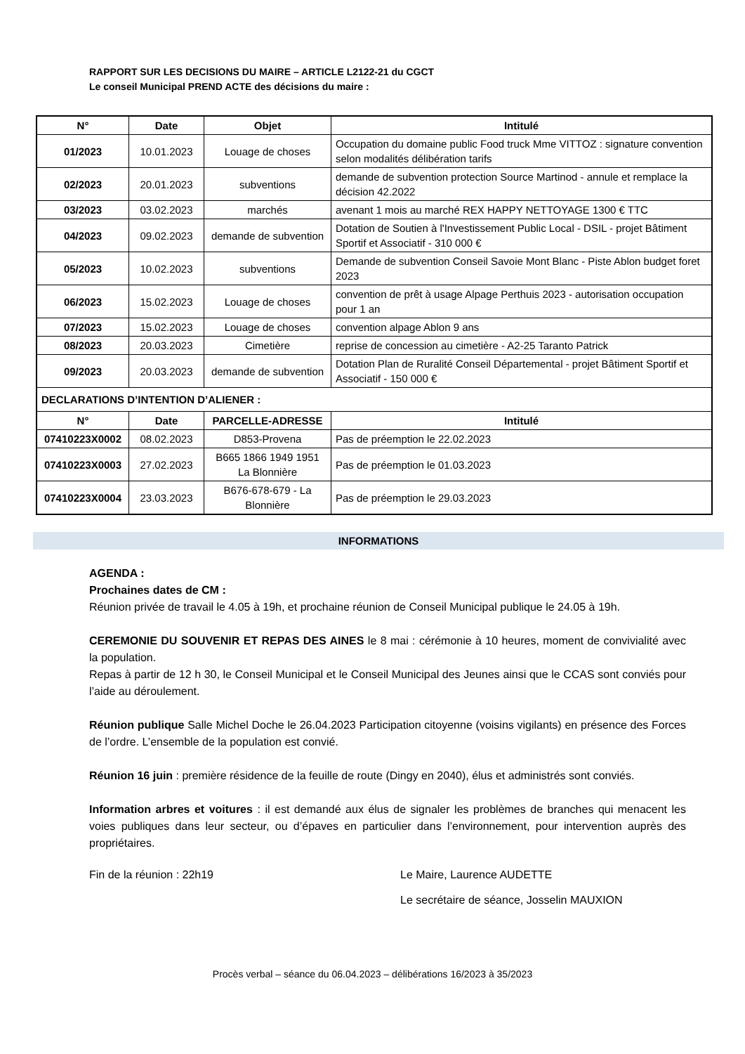RAPPORT SUR LES DECISIONS DU MAIRE – ARTICLE L2122-21 du CGCT
Le conseil Municipal PREND ACTE des décisions du maire :
| N° | Date | Objet | Intitulé |
| --- | --- | --- | --- |
| 01/2023 | 10.01.2023 | Louage de choses | Occupation du domaine public Food truck Mme VITTOZ : signature convention selon modalités délibération tarifs |
| 02/2023 | 20.01.2023 | subventions | demande de subvention protection Source Martinod - annule et remplace la décision 42.2022 |
| 03/2023 | 03.02.2023 | marchés | avenant 1 mois au marché REX HAPPY NETTOYAGE 1300 € TTC |
| 04/2023 | 09.02.2023 | demande de subvention | Dotation de Soutien à l'Investissement Public Local - DSIL - projet Bâtiment Sportif et Associatif - 310 000 € |
| 05/2023 | 10.02.2023 | subventions | Demande de subvention Conseil Savoie Mont Blanc - Piste Ablon budget foret 2023 |
| 06/2023 | 15.02.2023 | Louage de choses | convention de prêt à usage Alpage Perthuis 2023 - autorisation occupation pour 1 an |
| 07/2023 | 15.02.2023 | Louage de choses | convention alpage Ablon 9 ans |
| 08/2023 | 20.03.2023 | Cimetière | reprise de concession au cimetière - A2-25 Taranto Patrick |
| 09/2023 | 20.03.2023 | demande de subvention | Dotation Plan de Ruralité Conseil Départemental - projet Bâtiment Sportif et Associatif - 150 000 € |
| DECLARATIONS D’INTENTION D’ALIENER : | | | |
| N° | Date | PARCELLE-ADRESSE | Intitulé |
| 07410223X0002 | 08.02.2023 | D853-Provena | Pas de préemption le 22.02.2023 |
| 07410223X0003 | 27.02.2023 | B665 1866 1949 1951 La Blonnière | Pas de préemption le 01.03.2023 |
| 07410223X0004 | 23.03.2023 | B676-678-679 - La Blonnière | Pas de préemption le 29.03.2023 |
INFORMATIONS
AGENDA :
Prochaines dates de CM :
Réunion privée de travail le 4.05 à 19h, et prochaine réunion de Conseil Municipal publique le 24.05 à 19h.
CEREMONIE DU SOUVENIR ET REPAS DES AINES le 8 mai : cérémonie à 10 heures, moment de convivialité avec la population.
Repas à partir de 12 h 30, le Conseil Municipal et le Conseil Municipal des Jeunes ainsi que le CCAS sont conviés pour l’aide au déroulement.
Réunion publique Salle Michel Doche le 26.04.2023 Participation citoyenne (voisins vigilants) en présence des Forces de l’ordre. L’ensemble de la population est convié.
Réunion 16 juin : première résidence de la feuille de route (Dingy en 2040), élus et administrés sont conviés.
Information arbres et voitures : il est demandé aux élus de signaler les problèmes de branches qui menacent les voies publiques dans leur secteur, ou d’épaves en particulier dans l’environnement, pour intervention auprès des propriétaires.
Fin de la réunion : 22h19 Le Maire, Laurence AUDETTE
Le secrétaire de séance, Josselin MAUXION
Procès verbal – séance du 06.04.2023 – délibérations 16/2023 à 35/2023